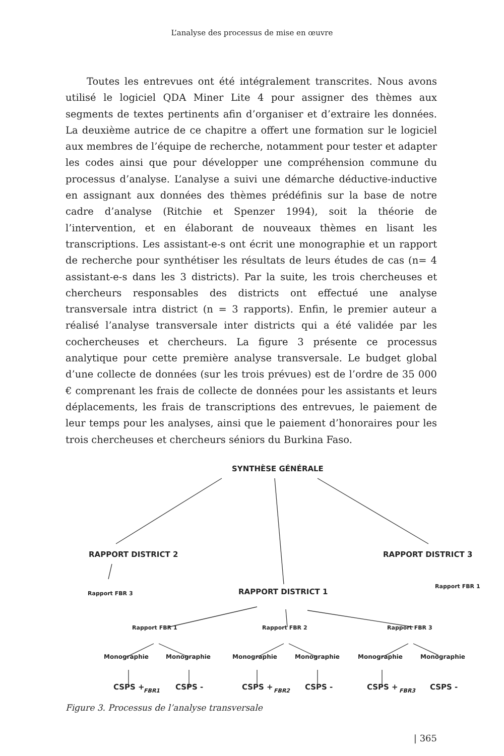L’analyse des processus de mise en œuvre
Toutes les entrevues ont été intégralement transcrites. Nous avons utilisé le logiciel QDA Miner Lite 4 pour assigner des thèmes aux segments de textes pertinents afin d’organiser et d’extraire les données. La deuxième autrice de ce chapitre a offert une formation sur le logiciel aux membres de l’équipe de recherche, notamment pour tester et adapter les codes ainsi que pour développer une compréhension commune du processus d’analyse. L’analyse a suivi une démarche déductive-inductive en assignant aux données des thèmes prédéfinis sur la base de notre cadre d’analyse (Ritchie et Spenzer 1994), soit la théorie de l’intervention, et en élaborant de nouveaux thèmes en lisant les transcriptions. Les assistant-e-s ont écrit une monographie et un rapport de recherche pour synthétiser les résultats de leurs études de cas (n= 4 assistant-e-s dans les 3 districts). Par la suite, les trois chercheuses et chercheurs responsables des districts ont effectué une analyse transversale intra district (n = 3 rapports). Enfin, le premier auteur a réalisé l’analyse transversale inter districts qui a été validée par les cochercheuses et chercheurs. La figure 3 présente ce processus analytique pour cette première analyse transversale. Le budget global d’une collecte de données (sur les trois prévues) est de l’ordre de 35 000 € comprenant les frais de collecte de données pour les assistants et leurs déplacements, les frais de transcriptions des entrevues, le paiement de leur temps pour les analyses, ainsi que le paiement d’honoraires pour les trois chercheuses et chercheurs séniors du Burkina Faso.
SYNTHÈSE GÉNÉRALE
RAPPORT DISTRICT 2 RAPPORT DISTRICT 3
Rapport FBR 3 RAPPORT DISTRICT 1
Rapport FBR 1
Rapport FBR 1 Rapport FBR 2 Rapport FBR 3
Monographie Monographie Monographie Monographie Monographie Monographie
CSPS + CSPS - CSPS + CSPS - CSPS + CSPS -
FBR1 FBR2 FBR3
Figure 3. Processus de l’analyse transversale
| 365